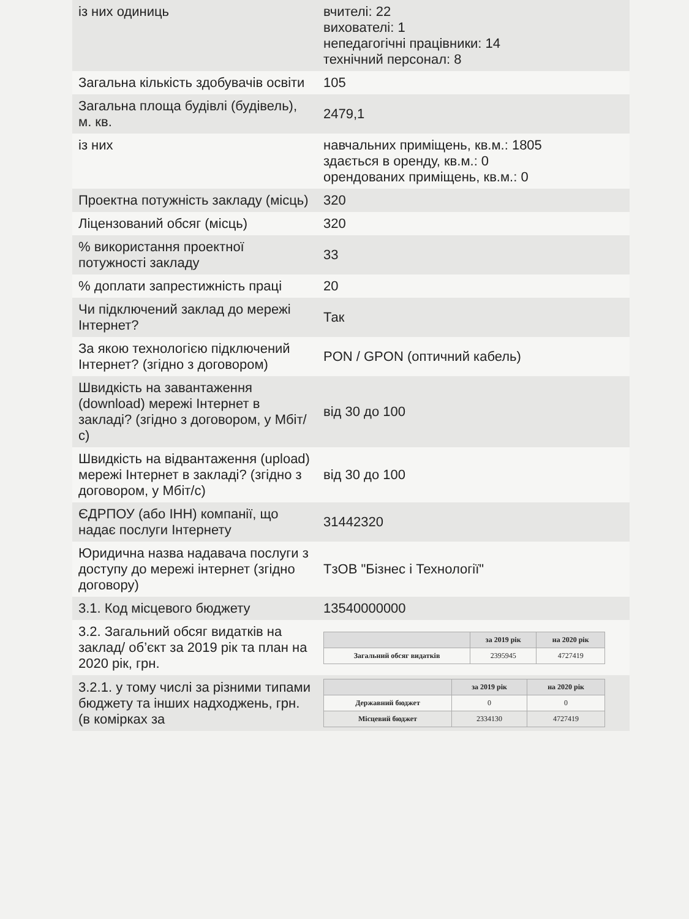| із них одиниць | вчителі: 22 вихователі: 1 непедагогічні працівники: 14 технічний персонал: 8 |
| Загальна кількість здобувачів освіти | 105 |
| Загальна площа будівлі (будівель), м. кв. | 2479,1 |
| із них | навчальних приміщень, кв.м.: 1805 здається в оренду, кв.м.: 0 орендованих приміщень, кв.м.: 0 |
| Проектна потужність закладу (місць) | 320 |
| Ліцензований обсяг (місць) | 320 |
| % використання проектної потужності закладу | 33 |
| % доплати запрестижність праці | 20 |
| Чи підключений заклад до мережі Інтернет? | Так |
| За якою технологією підключений Інтернет? (згідно з договором) | PON / GPON (оптичний кабель) |
| Швидкість на завантаження (download) мережі Інтернет в закладі? (згідно з договором, у Мбіт/с) | від 30 до 100 |
| Швидкість на відвантаження (upload) мережі Інтернет в закладі? (згідно з договором, у Мбіт/с) | від 30 до 100 |
| ЄДРПОУ (або ІНН) компанії, що надає послуги Інтернету | 31442320 |
| Юридична назва надавача послуги з доступу до мережі інтернет (згідно договору) | ТзОВ "Бізнес і Технології" |
| 3.1. Код місцевого бюджету | 13540000000 |
| 3.2. Загальний обсяг видатків на заклад/ об’єкт за 2019 рік та план на 2020 рік, грн. | / / за 2019 рік / на 2020 рік / / --- / --- / --- / / Загальний обсяг видатків / 2395945 / 4727419 / |
| 3.2.1. у тому числі за різними типами бюджету та інших надходжень, грн. (в комірках за | / / за 2019 рік / на 2020 рік / / --- / --- / --- / / Державний бюджет / 0 / 0 / / Місцевий бюджет / 2334130 / 4727419 / |